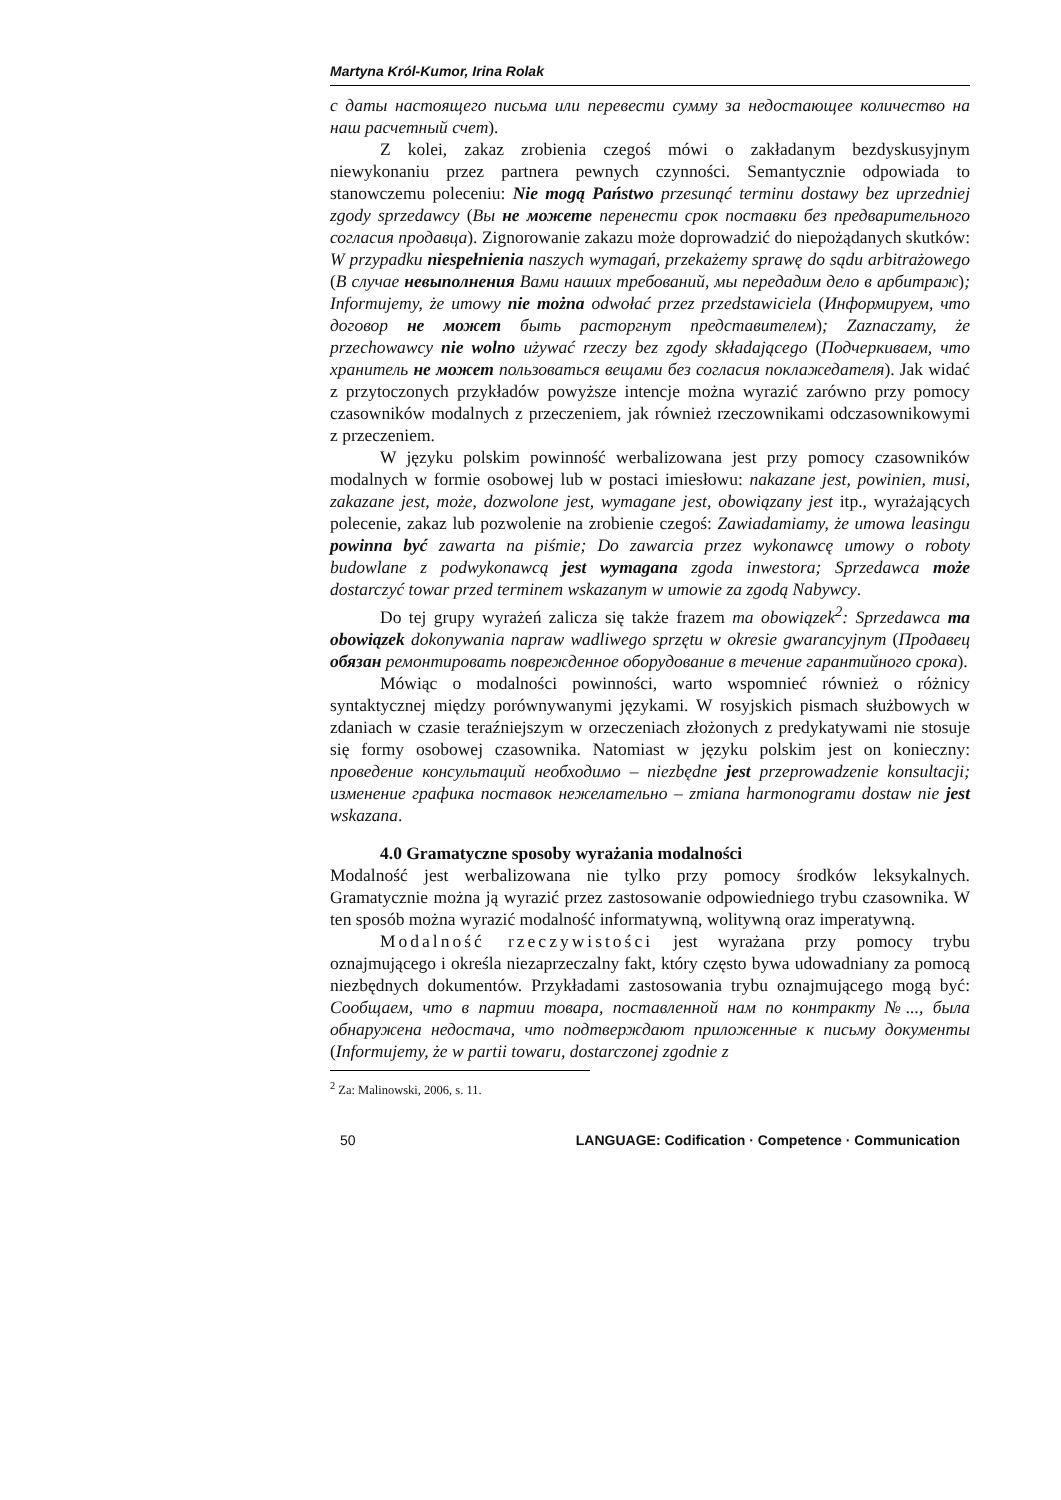Martyna Król-Kumor, Irina Rolak
с даты настоящего письма или перевести сумму за недостающее количество на наш расчетный счет).
Z kolei, zakaz zrobienia czegoś mówi o zakładanym bezdyskusyjnym niewykonaniu przez partnera pewnych czynności. Semantycznie odpowiada to stanowczemu poleceniu: Nie mogą Państwo przesunąć terminu dostawy bez uprzedniej zgody sprzedawcy (Вы не можете перенести срок поставки без предварительного согласия продавца). Zignorowanie zakazu może doprowadzić do niepożądanych skutków: W przypadku niespełnienia naszych wymagań, przekażemy sprawę do sądu arbitrażowego (В случае невыполнения Вами наших требований, мы передадим дело в арбитраж); Informujemy, że umowy nie można odwołać przez przedstawiciela (Информируем, что договор не может быть расторгнут представителем); Zaznaczamy, że przechowawcy nie wolno używać rzeczy bez zgody składającego (Подчеркиваем, что хранитель не может пользоваться вещами без согласия поклажедателя). Jak widać z przytoczonych przykładów powyższe intencje można wyrazić zarówno przy pomocy czasowników modalnych z przeczeniem, jak również rzeczownikami odczasownikowymi z przeczeniem.
W języku polskim powinność werbalizowana jest przy pomocy czasowników modalnych w formie osobowej lub w postaci imiesłowu: nakazane jest, powinien, musi, zakazane jest, może, dozwolone jest, wymagane jest, obowiązany jest itp., wyrażających polecenie, zakaz lub pozwolenie na zrobienie czegoś: Zawiadamiamy, że umowa leasingu powinna być zawarta na piśmie; Do zawarcia przez wykonawcę umowy o roboty budowlane z podwykonawcą jest wymagana zgoda inwestora; Sprzedawca może dostarczyć towar przed terminem wskazanym w umowie za zgodą Nabywcy.
Do tej grupy wyrażeń zalicza się także frazem ma obowiązek<sup>2</sup>: Sprzedawca ma obowiązek dokonywania napraw wadliwego sprzętu w okresie gwarancyjnym (Продавец обязан ремонтировать поврежденное оборудование в течение гарантийного срока).
Mówiąc o modalności powinności, warto wspomnieć również o różnicy syntaktycznej między porównywanymi językami. W rosyjskich pismach służbowych w zdaniach w czasie teraźniejszym w orzeczeniach złożonych z predykatywami nie stosuje się formy osobowej czasownika. Natomiast w języku polskim jest on konieczny: проведение консультаций необходимо – niezbędne jest przeprowadzenie konsultacji; изменение графика поставок нежелательно – zmiana harmonogramu dostaw nie jest wskazana.
4.0 Gramatyczne sposoby wyrażania modalności
Modalność jest werbalizowana nie tylko przy pomocy środków leksykalnych. Gramatycznie można ją wyrazić przez zastosowanie odpowiedniego trybu czasownika. W ten sposób można wyrazić modalność informatywną, wolitywną oraz imperatywną.
Modalność rzeczywistości jest wyrażana przy pomocy trybu oznajmującego i określa niezaprzeczalny fakt, który często bywa udowadniany za pomocą niezbędnych dokumentów. Przykładami zastosowania trybu oznajmującego mogą być: Сообщаем, что в партии товара, поставленной нам по контракту №..., была обнаружена недостача, что подтверждают приложенные к письму документы (Informujemy, że w partii towaru, dostarczonej zgodnie z
<sup>2</sup> Za: Malinowski, 2006, s. 11.
50 LANGUAGE: Codification · Competence · Communication